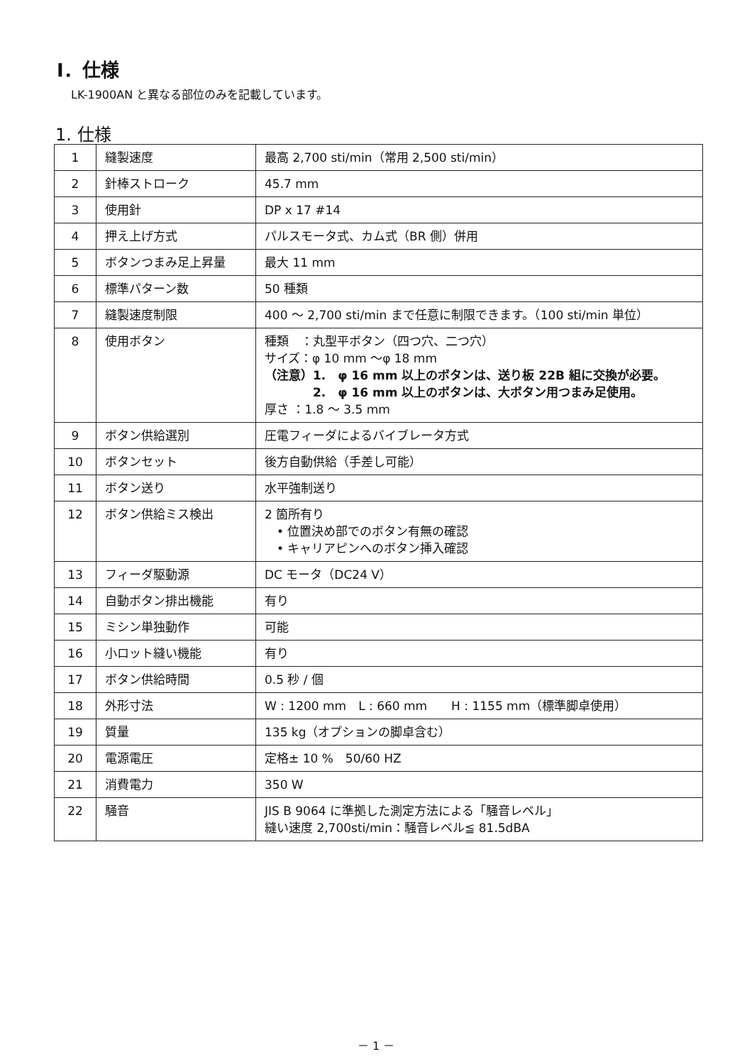I．仕様
LK-1900AN と異なる部位のみを記載しています。
1. 仕様
| 1 | 縫製速度 | 最高 2,700 sti/min（常用 2,500 sti/min） |
| 2 | 針棒ストローク | 45.7 mm |
| 3 | 使用針 | DP x 17 #14 |
| 4 | 押え上げ方式 | パルスモータ式、カム式（BR 側）併用 |
| 5 | ボタンつまみ足上昇量 | 最大 11 mm |
| 6 | 標準パターン数 | 50 種類 |
| 7 | 縫製速度制限 | 400 ～ 2,700 sti/min まで任意に制限できます。（100 sti/min 単位） |
| 8 | 使用ボタン | 種類 ：丸型平ボタン（四つ穴、二つ穴） サイズ：φ 10 mm ～φ 18 mm （注意）1. φ 16 mm 以上のボタンは、送り板 22B 組に交換が必要。 2. φ 16 mm 以上のボタンは、大ボタン用つまみ足使用。 厚さ ：1.8 ～ 3.5 mm |
| 9 | ボタン供給選別 | 圧電フィーダによるバイブレータ方式 |
| 10 | ボタンセット | 後方自動供給（手差し可能） |
| 11 | ボタン送り | 水平強制送り |
| 12 | ボタン供給ミス検出 | 2 箇所有り • 位置決め部でのボタン有無の確認 • キャリアピンへのボタン挿入確認 |
| 13 | フィーダ駆動源 | DC モータ（DC24 V） |
| 14 | 自動ボタン排出機能 | 有り |
| 15 | ミシン単独動作 | 可能 |
| 16 | 小ロット縫い機能 | 有り |
| 17 | ボタン供給時間 | 0.5 秒 / 個 |
| 18 | 外形寸法 | W : 1200 mm L : 660 mm H : 1155 mm（標準脚卓使用） |
| 19 | 質量 | 135 kg（オプションの脚卓含む） |
| 20 | 電源電圧 | 定格± 10 % 50/60 HZ |
| 21 | 消費電力 | 350 W |
| 22 | 騒音 | JIS B 9064 に準拠した測定方法による「騒音レベル」 縫い速度 2,700sti/min：騒音レベル≦ 81.5dBA |
－ 1 －